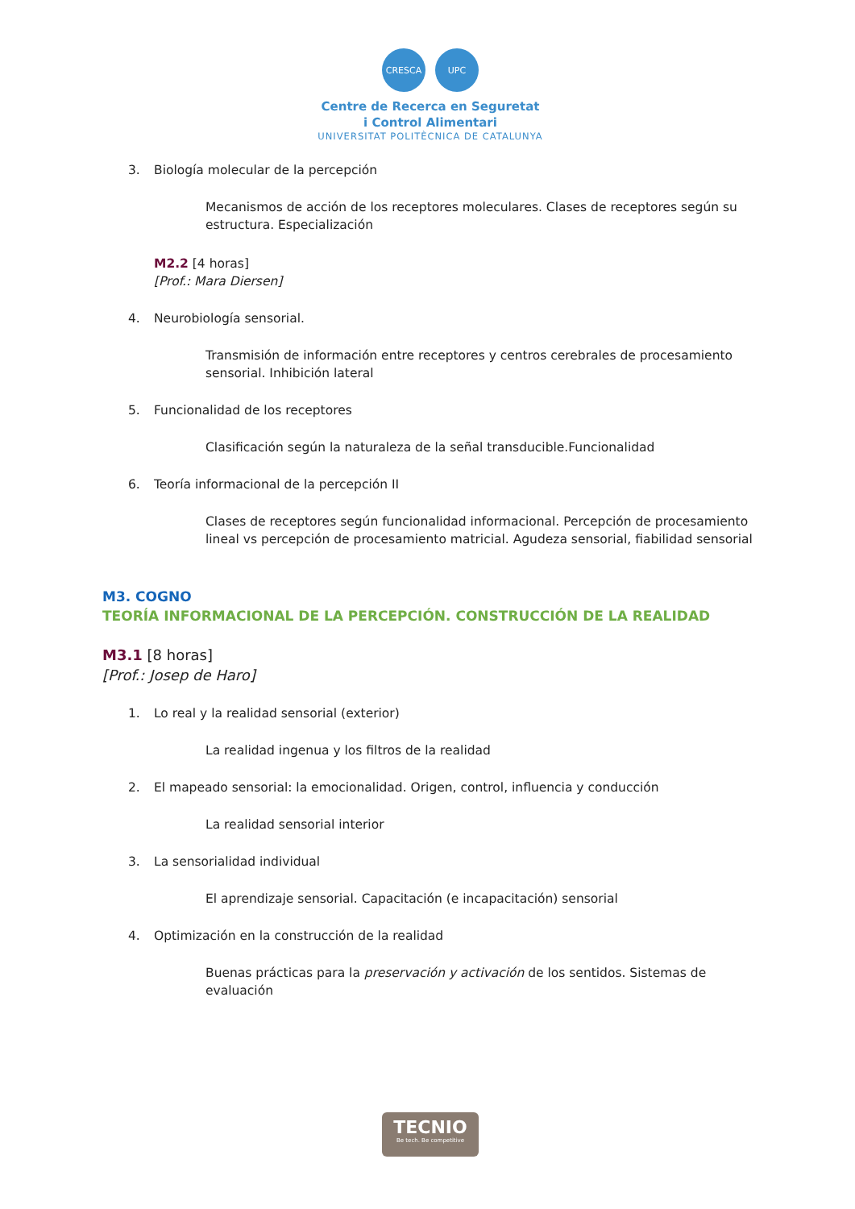CRESCA UPC
Centre de Recerca en Seguretat
i Control Alimentari
UNIVERSITAT POLITÈCNICA DE CATALUNYA
3. Biología molecular de la percepción
Mecanismos de acción de los receptores moleculares. Clases de receptores según su estructura. Especialización
M2.2 [4 horas]
[Prof.: Mara Diersen]
4. Neurobiología sensorial.
Transmisión de información entre receptores y centros cerebrales de procesamiento sensorial. Inhibición lateral
5. Funcionalidad de los receptores
Clasificación según la naturaleza de la señal transducible.Funcionalidad
6. Teoría informacional de la percepción II
Clases de receptores según funcionalidad informacional. Percepción de procesamiento lineal vs percepción de procesamiento matricial. Agudeza sensorial, fiabilidad sensorial
M3. COGNO
TEORÍA INFORMACIONAL DE LA PERCEPCIÓN. CONSTRUCCIÓN DE LA REALIDAD
M3.1 [8 horas]
[Prof.: Josep de Haro]
1. Lo real y la realidad sensorial (exterior)
La realidad ingenua y los filtros de la realidad
2. El mapeado sensorial: la emocionalidad. Origen, control, influencia y conducción
La realidad sensorial interior
3. La sensorialidad individual
El aprendizaje sensorial. Capacitación (e incapacitación) sensorial
4. Optimización en la construcción de la realidad
Buenas prácticas para la preservación y activación de los sentidos. Sistemas de evaluación
TECNIO
Be tech. Be competitive